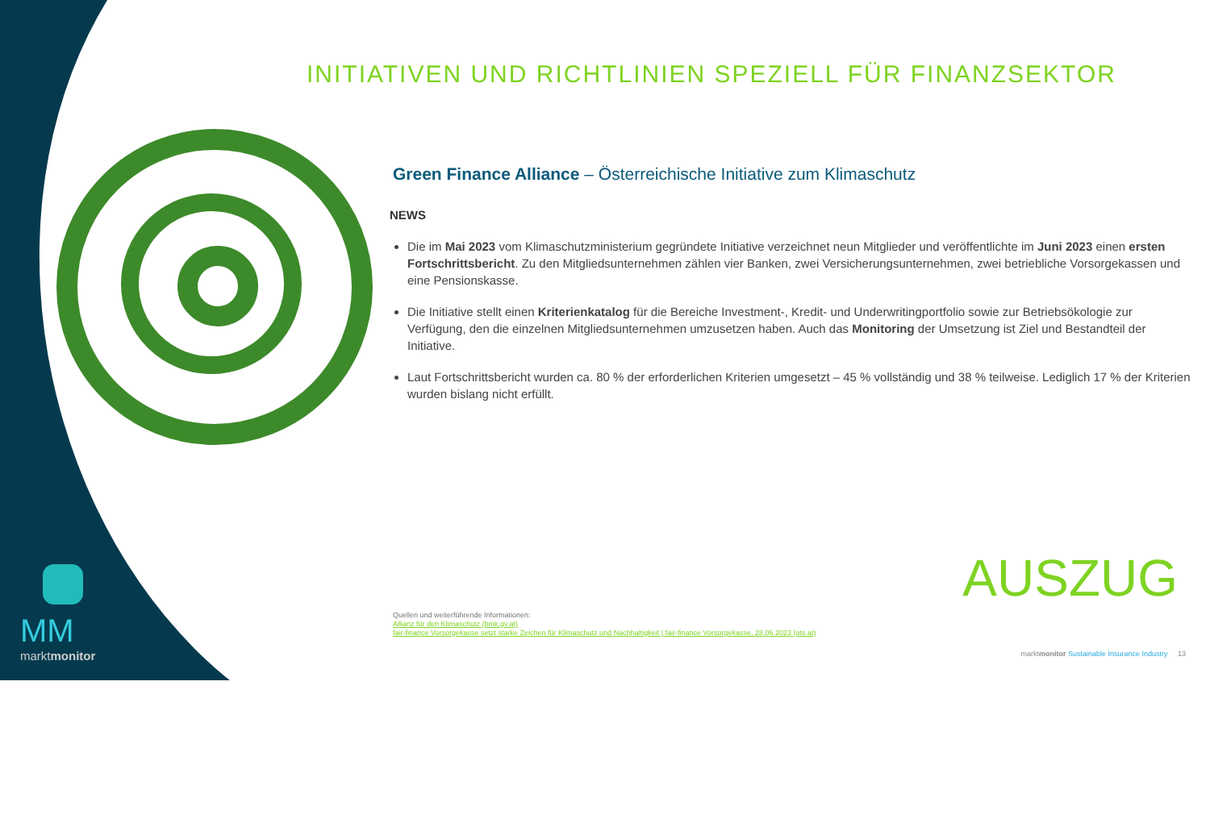INITIATIVEN UND RICHTLINIEN SPEZIELL FÜR FINANZSEKTOR
Green Finance Alliance – Österreichische Initiative zum Klimaschutz
NEWS
Die im Mai 2023 vom Klimaschutzministerium gegründete Initiative verzeichnet neun Mitglieder und veröffentlichte im Juni 2023 einen ersten Fortschrittsbericht. Zu den Mitgliedsunternehmen zählen vier Banken, zwei Versicherungsunternehmen, zwei betriebliche Vorsorgekassen und eine Pensionskasse.
Die Initiative stellt einen Kriterienkatalog für die Bereiche Investment-, Kredit- und Underwritingportfolio sowie zur Betriebsökologie zur Verfügung, den die einzelnen Mitgliedsunternehmen umzusetzen haben. Auch das Monitoring der Umsetzung ist Ziel und Bestandteil der Initiative.
Laut Fortschrittsbericht wurden ca. 80 % der erforderlichen Kriterien umgesetzt – 45 % vollständig und 38 % teilweise. Lediglich 17 % der Kriterien wurden bislang nicht erfüllt.
AUSZUG
Quellen und weiterführende Informationen:
Allianz für den Klimaschutz (bmk.gv.at)
fair-finance Vorsorgekasse setzt starke Zeichen für Klimaschutz und Nachhaltigkeit | fair-finance Vorsorgekasse, 28.06.2023 (ots.at)
MM
marktmonitor
marktmonitor Sustainable Insurance Industry 13